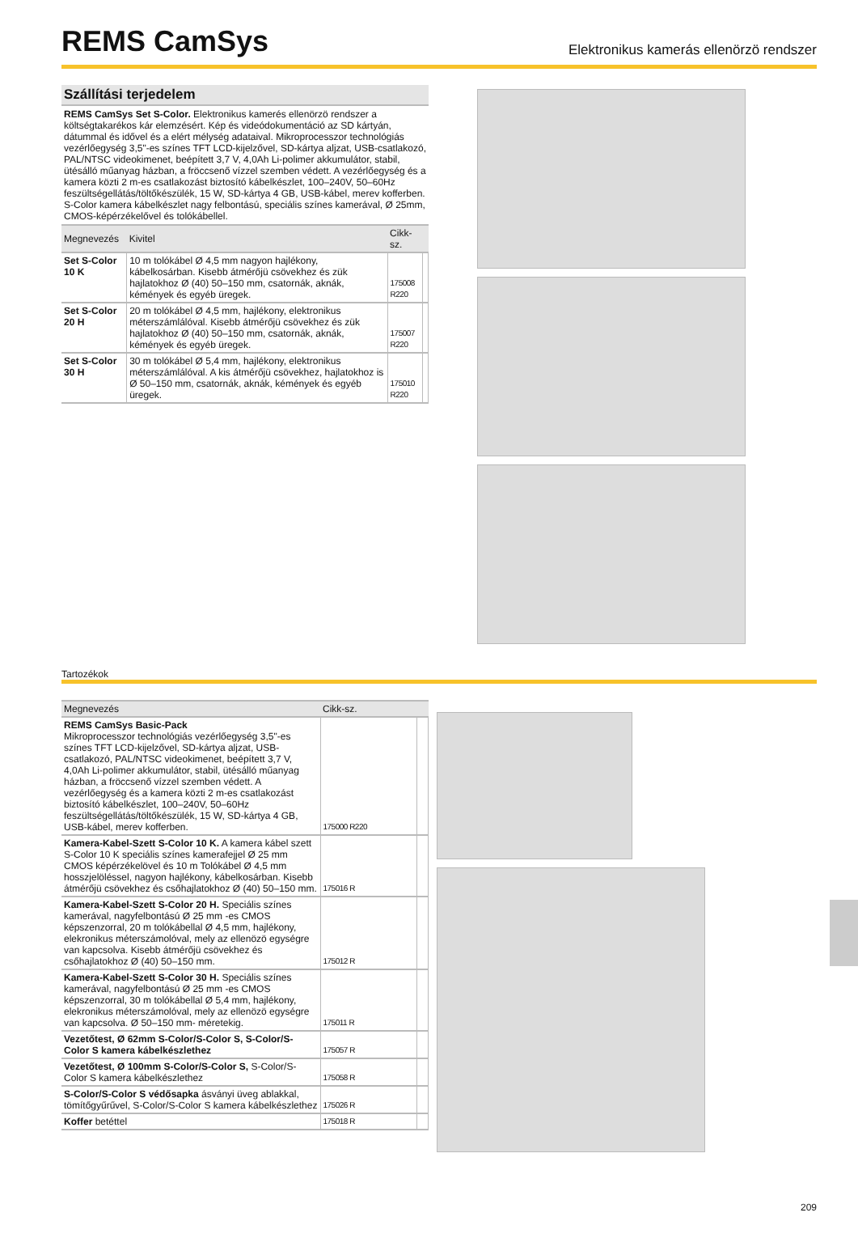REMS CamSys
Elektronikus kamerás ellenörzö rendszer
Szállítási terjedelem
REMS CamSys Set S-Color. Elektronikus kamerés ellenörzö rendszer a költségtakarékos kár elemzésért. Kép és videódokumentáció az SD kártyán, dátummal és idővel és a elért mélység adataival. Mikroprocesszor technológiás vezérlőegység 3,5"-es színes TFT LCD-kijelzővel, SD-kártya aljzat, USB-csatlakozó, PAL/NTSC videokimenet, beépített 3,7 V, 4,0Ah Li-polimer akkumulátor, stabil, ütésálló műanyag házban, a fröccsenő vízzel szemben védett. A vezérlőegység és a kamera közti 2 m-es csatlakozást biztosító kábelkészlet, 100–240V, 50–60Hz feszültségellátás/töltőkészülék, 15 W, SD-kártya 4 GB, USB-kábel, merev kofferben. S-Color kamera kábelkészlet nagy felbontású, speciális színes kamerával, Ø 25mm, CMOS-képérzékelővel és tolókábellel.
| Megnevezés | Kivitel | Cikk-sz. | |
| --- | --- | --- | --- |
| Set S-Color 10 K | 10 m tolókábel Ø 4,5 mm nagyon hajlékony, kábelkosárban. Kisebb átmérőjü csövekhez és zük hajlatokhoz Ø (40) 50–150 mm, csatornák, aknák, kémények és egyéb üregek. | 175008 R220 | |
| Set S-Color 20 H | 20 m tolókábel Ø 4,5 mm, hajlékony, elektronikus méterszámlálóval. Kisebb átmérőjü csövekhez és zük hajlatokhoz Ø (40) 50–150 mm, csatornák, aknák, kémények és egyéb üregek. | 175007 R220 | |
| Set S-Color 30 H | 30 m tolókábel Ø 5,4 mm, hajlékony, elektronikus méterszámlálóval. A kis átmérőjü csövekhez, hajlatokhoz is Ø 50–150 mm, csatornák, aknák, kémények és egyéb üregek. | 175010 R220 | |
Tartozékok
| Megnevezés | Cikk-sz. | |
| --- | --- | --- |
| REMS CamSys Basic-Pack Mikroprocesszor technológiás vezérlőegység 3,5"-es színes TFT LCD-kijelzővel, SD-kártya aljzat, USB-csatlakozó, PAL/NTSC videokimenet, beépített 3,7 V, 4,0Ah Li-polimer akkumulátor, stabil, ütésálló műanyag házban, a fröccsenő vízzel szemben védett. A vezérlőegység és a kamera közti 2 m-es csatlakozást biztosító kábelkészlet, 100–240V, 50–60Hz feszültségellátás/töltőkészülék, 15 W, SD-kártya 4 GB, USB-kábel, merev kofferben. | 175000 R220 | |
| Kamera-Kabel-Szett S-Color 10 K. A kamera kábel szett S-Color 10 K speciális színes kamerafejjel Ø 25 mm CMOS képérzékelövel és 10 m Tolókábel Ø 4,5 mm hosszjelöléssel, nagyon hajlékony, kábelkosárban. Kisebb átmérőjü csövekhez és csőhajlatokhoz Ø (40) 50–150 mm. | 175016 R | |
| Kamera-Kabel-Szett S-Color 20 H. Speciális színes kamerával, nagyfelbontású Ø 25 mm -es CMOS képszenzorral, 20 m tolókábellal Ø 4,5 mm, hajlékony, elekronikus méterszámolóval, mely az ellenözö egységre van kapcsolva. Kisebb átmérőjü csövekhez és csőhajlatokhoz Ø (40) 50–150 mm. | 175012 R | |
| Kamera-Kabel-Szett S-Color 30 H. Speciális színes kamerával, nagyfelbontású Ø 25 mm -es CMOS képszenzorral, 30 m tolókábellal Ø 5,4 mm, hajlékony, elekronikus méterszámolóval, mely az ellenözö egységre van kapcsolva. Ø 50–150 mm- méretekig. | 175011 R | |
| Vezetőtest, Ø 62mm S-Color/S-Color S, S-Color/S-Color S kamera kábelkészlethez | 175057 R | |
| Vezetőtest, Ø 100mm S-Color/S-Color S, S-Color/S-Color S kamera kábelkészlethez | 175058 R | |
| S-Color/S-Color S védősapka ásványi üveg ablakkal, tömítőgyűrűvel, S-Color/S-Color S kamera kábelkészlethez | 175026 R | |
| Koffer betéttel | 175018 R | |
209